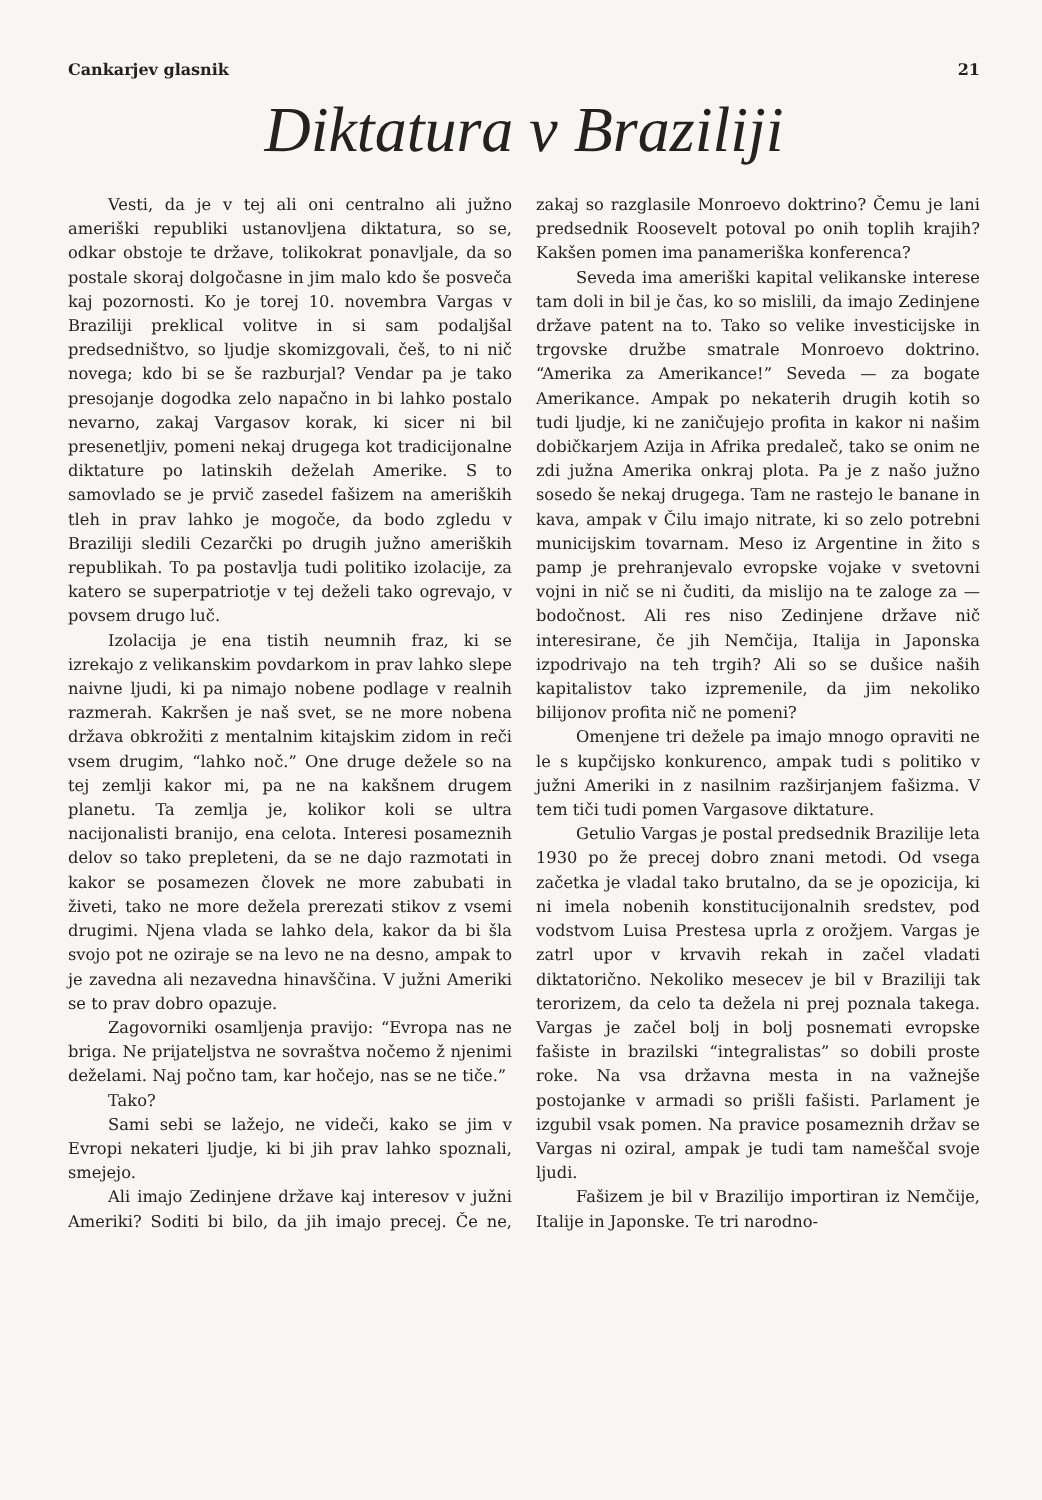Cankarjev glasnik 21
Diktatura v Braziliji
Vesti, da je v tej ali oni centralno ali južno ameriški republiki ustanovljena diktatura, so se, odkar obstoje te države, tolikokrat ponavljale, da so postale skoraj dolgočasne in jim malo kdo še posveča kaj pozornosti. Ko je torej 10. novembra Vargas v Braziliji preklical volitve in si sam podaljšal predsedništvo, so ljudje skomizgovali, češ, to ni nič novega; kdo bi se še razburjal? Vendar pa je tako presojanje dogodka zelo napačno in bi lahko postalo nevarno, zakaj Vargasov korak, ki sicer ni bil presenetljiv, pomeni nekaj drugega kot tradicijonalne diktature po latinskih deželah Amerike. S to samovlado se je prvič zasedel fašizem na ameriških tleh in prav lahko je mogoče, da bodo zgledu v Braziliji sledili Cezarčki po drugih južno ameriških republikah. To pa postavlja tudi politiko izolacije, za katero se superpatriotje v tej deželi tako ogrevajo, v povsem drugo luč.
Izolacija je ena tistih neumnih fraz, ki se izrekajo z velikanskim povdarkom in prav lahko slepe naivne ljudi, ki pa nimajo nobene podlage v realnih razmerah. Kakršen je naš svet, se ne more nobena država obkrožiti z mentalnim kitajskim zidom in reči vsem drugim, “lahko noč.” One druge dežele so na tej zemlji kakor mi, pa ne na kakšnem drugem planetu. Ta zemlja je, kolikor koli se ultra nacijonalisti branijo, ena celota. Interesi posameznih delov so tako prepleteni, da se ne dajo razmotati in kakor se posamezen človek ne more zabubati in živeti, tako ne more dežela prerezati stikov z vsemi drugimi. Njena vlada se lahko dela, kakor da bi šla svojo pot ne oziraje se na levo ne na desno, ampak to je zavedna ali nezavedna hinavščina. V južni Ameriki se to prav dobro opazuje.
Zagovorniki osamljenja pravijo: “Evropa nas ne briga. Ne prijateljstva ne sovraštva nočemo ž njenimi deželami. Naj počno tam, kar hočejo, nas se ne tiče.”
Tako?
Sami sebi se lažejo, ne videči, kako se jim v Evropi nekateri ljudje, ki bi jih prav lahko spoznali, smejejo.
Ali imajo Zedinjene države kaj interesov v južni Ameriki? Soditi bi bilo, da jih imajo precej. Če ne, zakaj so razglasile Monroevo doktrino? Čemu je lani predsednik Roosevelt potoval po onih toplih krajih? Kakšen pomen ima panameriška konferenca?
Seveda ima ameriški kapital velikanske interese tam doli in bil je čas, ko so mislili, da imajo Zedinjene države patent na to. Tako so velike investicijske in trgovske družbe smatrale Monroevo doktrino. “Amerika za Amerikance!” Seveda — za bogate Amerikance. Ampak po nekaterih drugih kotih so tudi ljudje, ki ne zaničujejo profita in kakor ni našim dobičkarjem Azija in Afrika predaleč, tako se onim ne zdi južna Amerika onkraj plota. Pa je z našo južno sosedo še nekaj drugega. Tam ne rastejo le banane in kava, ampak v Čilu imajo nitrate, ki so zelo potrebni municijskim tovarnam. Meso iz Argentine in žito s pamp je prehranjevalo evropske vojake v svetovni vojni in nič se ni čuditi, da mislijo na te zaloge za — bodočnost. Ali res niso Zedinjene države nič interesirane, če jih Nemčija, Italija in Japonska izpodrivajo na teh trgih? Ali so se dušice naših kapitalistov tako izpremenile, da jim nekoliko bilijonov profita nič ne pomeni?
Omenjene tri dežele pa imajo mnogo opraviti ne le s kupčijsko konkurenco, ampak tudi s politiko v južni Ameriki in z nasilnim razširjanjem fašizma. V tem tiči tudi pomen Vargasove diktature.
Getulio Vargas je postal predsednik Brazilije leta 1930 po že precej dobro znani metodi. Od vsega začetka je vladal tako brutalno, da se je opozicija, ki ni imela nobenih konstitucijonalnih sredstev, pod vodstvom Luisa Prestesa uprla z orožjem. Vargas je zatrl upor v krvavih rekah in začel vladati diktatorično. Nekoliko mesecev je bil v Braziliji tak terorizem, da celo ta dežela ni prej poznala takega. Vargas je začel bolj in bolj posnemati evropske fašiste in brazilski “integralistas” so dobili proste roke. Na vsa državna mesta in na važnejše postojanke v armadi so prišli fašisti. Parlament je izgubil vsak pomen. Na pravice posameznih držav se Vargas ni oziral, ampak je tudi tam nameščal svoje ljudi.
Fašizem je bil v Brazilijo importiran iz Nemčije, Italije in Japonske. Te tri narodno-